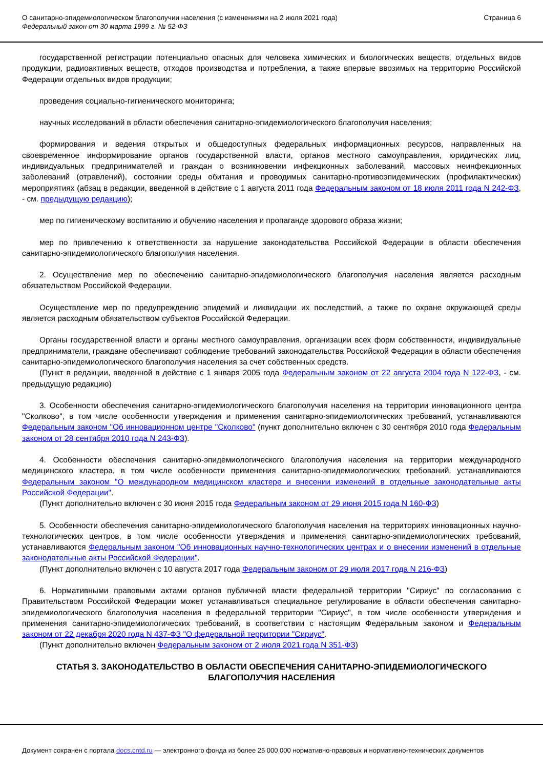О санитарно-эпидемиологическом благополучии населения (с изменениями на 2 июля 2021 года)
Федеральный закон от 30 марта 1999 г. № 52-ФЗ
Страница 6
государственной регистрации потенциально опасных для человека химических и биологических веществ, отдельных видов продукции, радиоактивных веществ, отходов производства и потребления, а также впервые ввозимых на территорию Российской Федерации отдельных видов продукции;
проведения социально-гигиенического мониторинга;
научных исследований в области обеспечения санитарно-эпидемиологического благополучия населения;
формирования и ведения открытых и общедоступных федеральных информационных ресурсов, направленных на своевременное информирование органов государственной власти, органов местного самоуправления, юридических лиц, индивидуальных предпринимателей и граждан о возникновении инфекционных заболеваний, массовых неинфекционных заболеваний (отравлений), состоянии среды обитания и проводимых санитарно-противоэпидемических (профилактических) мероприятиях (абзац в редакции, введенной в действие с 1 августа 2011 года Федеральным законом от 18 июля 2011 года N 242-ФЗ, - см. предыдущую редакцию);
мер по гигиеническому воспитанию и обучению населения и пропаганде здорового образа жизни;
мер по привлечению к ответственности за нарушение законодательства Российской Федерации в области обеспечения санитарно-эпидемиологического благополучия населения.
2. Осуществление мер по обеспечению санитарно-эпидемиологического благополучия населения является расходным обязательством Российской Федерации.
Осуществление мер по предупреждению эпидемий и ликвидации их последствий, а также по охране окружающей среды является расходным обязательством субъектов Российской Федерации.
Органы государственной власти и органы местного самоуправления, организации всех форм собственности, индивидуальные предприниматели, граждане обеспечивают соблюдение требований законодательства Российской Федерации в области обеспечения санитарно-эпидемиологического благополучия населения за счет собственных средств.
(Пункт в редакции, введенной в действие с 1 января 2005 года Федеральным законом от 22 августа 2004 года N 122-ФЗ, - см. предыдущую редакцию)
3. Особенности обеспечения санитарно-эпидемиологического благополучия населения на территории инновационного центра "Сколково", в том числе особенности утверждения и применения санитарно-эпидемиологических требований, устанавливаются Федеральным законом "Об инновационном центре "Сколково" (пункт дополнительно включен с 30 сентября 2010 года Федеральным законом от 28 сентября 2010 года N 243-ФЗ).
4. Особенности обеспечения санитарно-эпидемиологического благополучия населения на территории международного медицинского кластера, в том числе особенности применения санитарно-эпидемиологических требований, устанавливаются Федеральным законом "О международном медицинском кластере и внесении изменений в отдельные законодательные акты Российской Федерации".
(Пункт дополнительно включен с 30 июня 2015 года Федеральным законом от 29 июня 2015 года N 160-ФЗ)
5. Особенности обеспечения санитарно-эпидемиологического благополучия населения на территориях инновационных научно-технологических центров, в том числе особенности утверждения и применения санитарно-эпидемиологических требований, устанавливаются Федеральным законом "Об инновационных научно-технологических центрах и о внесении изменений в отдельные законодательные акты Российской Федерации".
(Пункт дополнительно включен с 10 августа 2017 года Федеральным законом от 29 июля 2017 года N 216-ФЗ)
6. Нормативными правовыми актами органов публичной власти федеральной территории "Сириус" по согласованию с Правительством Российской Федерации может устанавливаться специальное регулирование в области обеспечения санитарно-эпидемиологического благополучия населения в федеральной территории "Сириус", в том числе особенности утверждения и применения санитарно-эпидемиологических требований, в соответствии с настоящим Федеральным законом и Федеральным законом от 22 декабря 2020 года N 437-ФЗ "О федеральной территории "Сириус".
(Пункт дополнительно включен Федеральным законом от 2 июля 2021 года N 351-ФЗ)
СТАТЬЯ 3. ЗАКОНОДАТЕЛЬСТВО В ОБЛАСТИ ОБЕСПЕЧЕНИЯ САНИТАРНО-ЭПИДЕМИОЛОГИЧЕСКОГО БЛАГОПОЛУЧИЯ НАСЕЛЕНИЯ
Документ сохранен с портала docs.cntd.ru — электронного фонда из более 25 000 000 нормативно-правовых и нормативно-технических документов